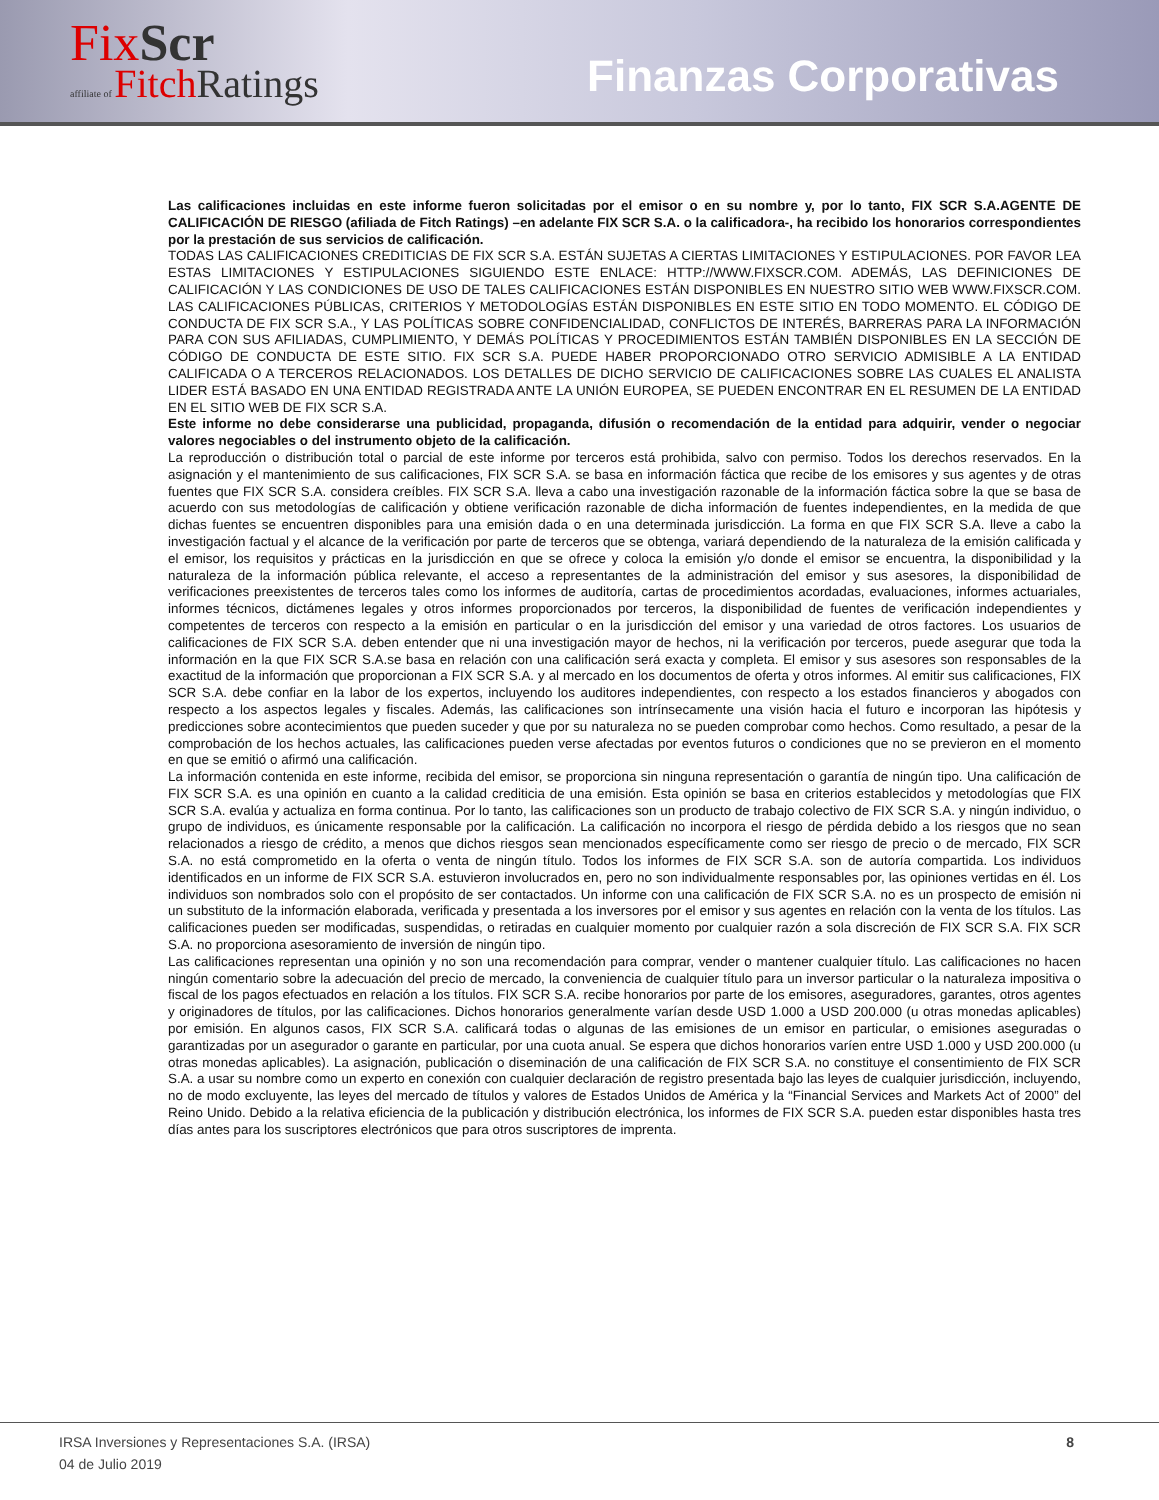Fix Scr
affiliate of Fitch Ratings
Finanzas Corporativas
Las calificaciones incluidas en este informe fueron solicitadas por el emisor o en su nombre y, por lo tanto, FIX SCR S.A.AGENTE DE CALIFICACIÓN DE RIESGO (afiliada de Fitch Ratings) –en adelante FIX SCR S.A. o la calificadora-, ha recibido los honorarios correspondientes por la prestación de sus servicios de calificación.
TODAS LAS CALIFICACIONES CREDITICIAS DE FIX SCR S.A. ESTÁN SUJETAS A CIERTAS LIMITACIONES Y ESTIPULACIONES. POR FAVOR LEA ESTAS LIMITACIONES Y ESTIPULACIONES SIGUIENDO ESTE ENLACE: HTTP://WWW.FIXSCR.COM. ADEMÁS, LAS DEFINICIONES DE CALIFICACIÓN Y LAS CONDICIONES DE USO DE TALES CALIFICACIONES ESTÁN DISPONIBLES EN NUESTRO SITIO WEB WWW.FIXSCR.COM. LAS CALIFICACIONES PÚBLICAS, CRITERIOS Y METODOLOGÍAS ESTÁN DISPONIBLES EN ESTE SITIO EN TODO MOMENTO. EL CÓDIGO DE CONDUCTA DE FIX SCR S.A., Y LAS POLÍTICAS SOBRE CONFIDENCIALIDAD, CONFLICTOS DE INTERÉS, BARRERAS PARA LA INFORMACIÓN PARA CON SUS AFILIADAS, CUMPLIMIENTO, Y DEMÁS POLÍTICAS Y PROCEDIMIENTOS ESTÁN TAMBIÉN DISPONIBLES EN LA SECCIÓN DE CÓDIGO DE CONDUCTA DE ESTE SITIO. FIX SCR S.A. PUEDE HABER PROPORCIONADO OTRO SERVICIO ADMISIBLE A LA ENTIDAD CALIFICADA O A TERCEROS RELACIONADOS. LOS DETALLES DE DICHO SERVICIO DE CALIFICACIONES SOBRE LAS CUALES EL ANALISTA LIDER ESTÁ BASADO EN UNA ENTIDAD REGISTRADA ANTE LA UNIÓN EUROPEA, SE PUEDEN ENCONTRAR EN EL RESUMEN DE LA ENTIDAD EN EL SITIO WEB DE FIX SCR S.A.
Este informe no debe considerarse una publicidad, propaganda, difusión o recomendación de la entidad para adquirir, vender o negociar valores negociables o del instrumento objeto de la calificación.
La reproducción o distribución total o parcial de este informe por terceros está prohibida, salvo con permiso. Todos los derechos reservados. En la asignación y el mantenimiento de sus calificaciones, FIX SCR S.A. se basa en información fáctica que recibe de los emisores y sus agentes y de otras fuentes que FIX SCR S.A. considera creíbles. FIX SCR S.A. lleva a cabo una investigación razonable de la información fáctica sobre la que se basa de acuerdo con sus metodologías de calificación y obtiene verificación razonable de dicha información de fuentes independientes, en la medida de que dichas fuentes se encuentren disponibles para una emisión dada o en una determinada jurisdicción. La forma en que FIX SCR S.A. lleve a cabo la investigación factual y el alcance de la verificación por parte de terceros que se obtenga, variará dependiendo de la naturaleza de la emisión calificada y el emisor, los requisitos y prácticas en la jurisdicción en que se ofrece y coloca la emisión y/o donde el emisor se encuentra, la disponibilidad y la naturaleza de la información pública relevante, el acceso a representantes de la administración del emisor y sus asesores, la disponibilidad de verificaciones preexistentes de terceros tales como los informes de auditoría, cartas de procedimientos acordadas, evaluaciones, informes actuariales, informes técnicos, dictámenes legales y otros informes proporcionados por terceros, la disponibilidad de fuentes de verificación independientes y competentes de terceros con respecto a la emisión en particular o en la jurisdicción del emisor y una variedad de otros factores. Los usuarios de calificaciones de FIX SCR S.A. deben entender que ni una investigación mayor de hechos, ni la verificación por terceros, puede asegurar que toda la información en la que FIX SCR S.A.se basa en relación con una calificación será exacta y completa. El emisor y sus asesores son responsables de la exactitud de la información que proporcionan a FIX SCR S.A. y al mercado en los documentos de oferta y otros informes. Al emitir sus calificaciones, FIX SCR S.A. debe confiar en la labor de los expertos, incluyendo los auditores independientes, con respecto a los estados financieros y abogados con respecto a los aspectos legales y fiscales. Además, las calificaciones son intrínsecamente una visión hacia el futuro e incorporan las hipótesis y predicciones sobre acontecimientos que pueden suceder y que por su naturaleza no se pueden comprobar como hechos. Como resultado, a pesar de la comprobación de los hechos actuales, las calificaciones pueden verse afectadas por eventos futuros o condiciones que no se previeron en el momento en que se emitió o afirmó una calificación.
La información contenida en este informe, recibida del emisor, se proporciona sin ninguna representación o garantía de ningún tipo. Una calificación de FIX SCR S.A. es una opinión en cuanto a la calidad crediticia de una emisión. Esta opinión se basa en criterios establecidos y metodologías que FIX SCR S.A. evalúa y actualiza en forma continua. Por lo tanto, las calificaciones son un producto de trabajo colectivo de FIX SCR S.A. y ningún individuo, o grupo de individuos, es únicamente responsable por la calificación. La calificación no incorpora el riesgo de pérdida debido a los riesgos que no sean relacionados a riesgo de crédito, a menos que dichos riesgos sean mencionados específicamente como ser riesgo de precio o de mercado, FIX SCR S.A. no está comprometido en la oferta o venta de ningún título. Todos los informes de FIX SCR S.A. son de autoría compartida. Los individuos identificados en un informe de FIX SCR S.A. estuvieron involucrados en, pero no son individualmente responsables por, las opiniones vertidas en él. Los individuos son nombrados solo con el propósito de ser contactados. Un informe con una calificación de FIX SCR S.A. no es un prospecto de emisión ni un substituto de la información elaborada, verificada y presentada a los inversores por el emisor y sus agentes en relación con la venta de los títulos. Las calificaciones pueden ser modificadas, suspendidas, o retiradas en cualquier momento por cualquier razón a sola discreción de FIX SCR S.A. FIX SCR S.A. no proporciona asesoramiento de inversión de ningún tipo.
Las calificaciones representan una opinión y no son una recomendación para comprar, vender o mantener cualquier título. Las calificaciones no hacen ningún comentario sobre la adecuación del precio de mercado, la conveniencia de cualquier título para un inversor particular o la naturaleza impositiva o fiscal de los pagos efectuados en relación a los títulos. FIX SCR S.A. recibe honorarios por parte de los emisores, aseguradores, garantes, otros agentes y originadores de títulos, por las calificaciones. Dichos honorarios generalmente varían desde USD 1.000 a USD 200.000 (u otras monedas aplicables) por emisión. En algunos casos, FIX SCR S.A. calificará todas o algunas de las emisiones de un emisor en particular, o emisiones aseguradas o garantizadas por un asegurador o garante en particular, por una cuota anual. Se espera que dichos honorarios varíen entre USD 1.000 y USD 200.000 (u otras monedas aplicables). La asignación, publicación o diseminación de una calificación de FIX SCR S.A. no constituye el consentimiento de FIX SCR S.A. a usar su nombre como un experto en conexión con cualquier declaración de registro presentada bajo las leyes de cualquier jurisdicción, incluyendo, no de modo excluyente, las leyes del mercado de títulos y valores de Estados Unidos de América y la “Financial Services and Markets Act of 2000” del Reino Unido. Debido a la relativa eficiencia de la publicación y distribución electrónica, los informes de FIX SCR S.A. pueden estar disponibles hasta tres días antes para los suscriptores electrónicos que para otros suscriptores de imprenta.
IRSA Inversiones y Representaciones S.A. (IRSA) 8
04 de Julio 2019